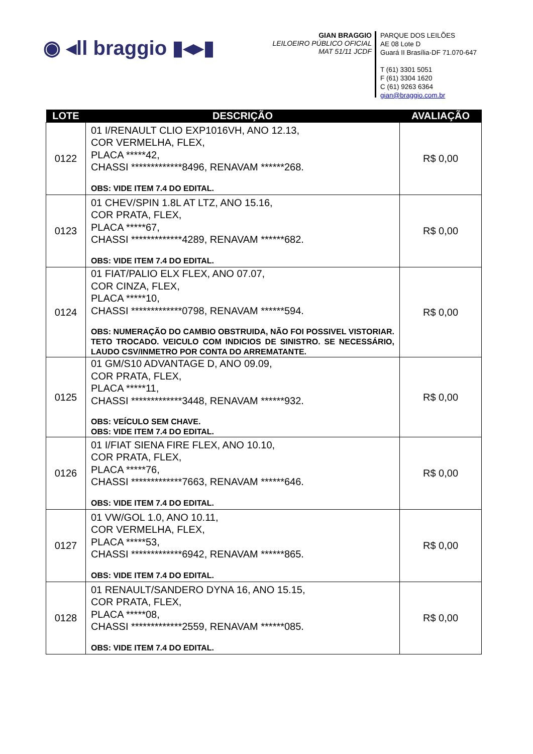◉ ◂ll braggio ▮◂▸▮
GIAN BRAGGIO
LEILOEIRO PÚBLICO OFICIAL
MAT 51/11 JCDF
PARQUE DOS LEILÕES
AE 08 Lote D
Guará II Brasília-DF 71.070-647
T (61) 3301 5051
F (61) 3304 1620
C (61) 9263 6364
gian@braggio.com.br
| LOTE | DESCRIÇÃO | AVALIAÇÃO |
| --- | --- | --- |
| 0122 | 01 I/RENAULT CLIO EXP1016VH, ANO 12.13, COR VERMELHA, FLEX, PLACA *****42, CHASSI *************8496, RENAVAM ******268. OBS: VIDE ITEM 7.4 DO EDITAL. | R$ 0,00 |
| 0123 | 01 CHEV/SPIN 1.8L AT LTZ, ANO 15.16, COR PRATA, FLEX, PLACA *****67, CHASSI *************4289, RENAVAM ******682. OBS: VIDE ITEM 7.4 DO EDITAL. | R$ 0,00 |
| 0124 | 01 FIAT/PALIO ELX FLEX, ANO 07.07, COR CINZA, FLEX, PLACA *****10, CHASSI *************0798, RENAVAM ******594. OBS: NUMERAÇÃO DO CAMBIO OBSTRUIDA, NÃO FOI POSSIVEL VISTORIAR. TETO TROCADO. VEICULO COM INDICIOS DE SINISTRO. SE NECESSÁRIO, LAUDO CSV/INMETRO POR CONTA DO ARREMATANTE. | R$ 0,00 |
| 0125 | 01 GM/S10 ADVANTAGE D, ANO 09.09, COR PRATA, FLEX, PLACA *****11, CHASSI *************3448, RENAVAM ******932. OBS: VEÍCULO SEM CHAVE. OBS: VIDE ITEM 7.4 DO EDITAL. | R$ 0,00 |
| 0126 | 01 I/FIAT SIENA FIRE FLEX, ANO 10.10, COR PRATA, FLEX, PLACA *****76, CHASSI *************7663, RENAVAM ******646. OBS: VIDE ITEM 7.4 DO EDITAL. | R$ 0,00 |
| 0127 | 01 VW/GOL 1.0, ANO 10.11, COR VERMELHA, FLEX, PLACA *****53, CHASSI *************6942, RENAVAM ******865. OBS: VIDE ITEM 7.4 DO EDITAL. | R$ 0,00 |
| 0128 | 01 RENAULT/SANDERO DYNA 16, ANO 15.15, COR PRATA, FLEX, PLACA *****08, CHASSI *************2559, RENAVAM ******085. OBS: VIDE ITEM 7.4 DO EDITAL. | R$ 0,00 |